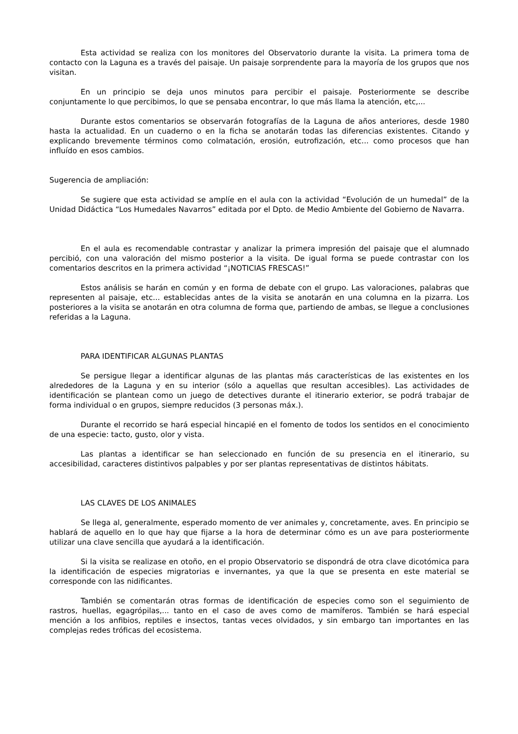Esta actividad se realiza con los monitores del Observatorio durante la visita. La primera toma de contacto con la Laguna es a través del paisaje. Un paisaje sorprendente para la mayoría de los grupos que nos visitan.
En un principio se deja unos minutos para percibir el paisaje. Posteriormente se describe conjuntamente lo que percibimos, lo que se pensaba encontrar, lo que más llama la atención, etc,...
Durante estos comentarios se observarán fotografías de la Laguna de años anteriores, desde 1980 hasta la actualidad. En un cuaderno o en la ficha se anotarán todas las diferencias existentes. Citando y explicando brevemente términos como colmatación, erosión, eutrofización, etc... como procesos que han influído en esos cambios.
Sugerencia de ampliación:
Se sugiere que esta actividad se amplíe en el aula con la actividad “Evolución de un humedal” de la Unidad Didáctica “Los Humedales Navarros” editada por el Dpto. de Medio Ambiente del Gobierno de Navarra.
En el aula es recomendable contrastar y analizar la primera impresión del paisaje que el alumnado percibió, con una valoración del mismo posterior a la visita. De igual forma se puede contrastar con los comentarios descritos en la primera actividad “¡NOTICIAS FRESCAS!”
Estos análisis se harán en común y en forma de debate con el grupo. Las valoraciones, palabras que representen al paisaje, etc... establecidas antes de la visita se anotarán en una columna en la pizarra. Los posteriores a la visita se anotarán en otra columna de forma que, partiendo de ambas, se llegue a conclusiones referidas a la Laguna.
PARA IDENTIFICAR ALGUNAS PLANTAS
Se persigue llegar a identificar algunas de las plantas más características de las existentes en los alrededores de la Laguna y en su interior (sólo a aquellas que resultan accesibles). Las actividades de identificación se plantean como un juego de detectives durante el itinerario exterior, se podrá trabajar de forma individual o en grupos, siempre reducidos (3 personas máx.).
Durante el recorrido se hará especial hincapié en el fomento de todos los sentidos en el conocimiento de una especie: tacto, gusto, olor y vista.
Las plantas a identificar se han seleccionado en función de su presencia en el itinerario, su accesibilidad, caracteres distintivos palpables y por ser plantas representativas de distintos hábitats.
LAS CLAVES DE LOS ANIMALES
Se llega al, generalmente, esperado momento de ver animales y, concretamente, aves. En principio se hablará de aquello en lo que hay que fijarse a la hora de determinar cómo es un ave para posteriormente utilizar una clave sencilla que ayudará a la identificación.
Si la visita se realizase en otoño, en el propio Observatorio se dispondrá de otra clave dicotómica para la identificación de especies migratorias e invernantes, ya que la que se presenta en este material se corresponde con las nidificantes.
También se comentarán otras formas de identificación de especies como son el seguimiento de rastros, huellas, egagrópilas,... tanto en el caso de aves como de mamíferos. También se hará especial mención a los anfibios, reptiles e insectos, tantas veces olvidados, y sin embargo tan importantes en las complejas redes tróficas del ecosistema.